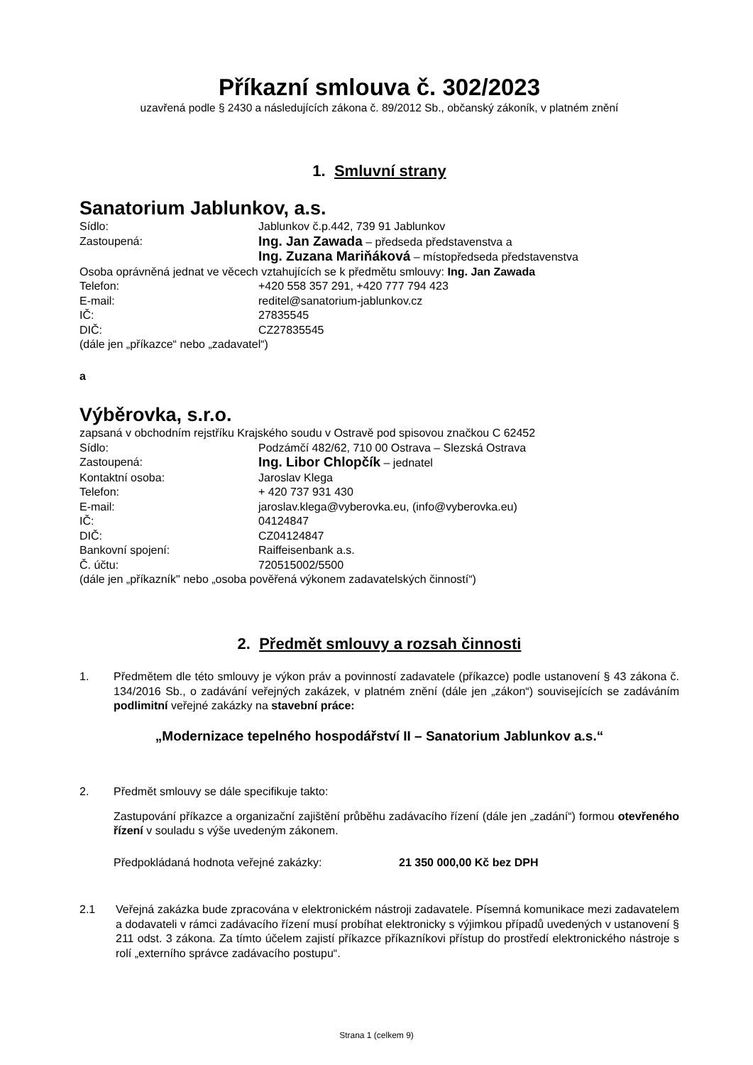Příkazní smlouva č. 302/2023
uzavřená podle § 2430 a následujících zákona č. 89/2012 Sb., občanský zákoník, v platném znění
1. Smluvní strany
Sanatorium Jablunkov, a.s.
Sídlo: Jablunkov č.p.442, 739 91 Jablunkov
Zastoupená: Ing. Jan Zawada – předseda představenstva a
Ing. Zuzana Mariňáková – místopředseda představenstva
Osoba oprávněná jednat ve věcech vztahujících se k předmětu smlouvy: Ing. Jan Zawada
Telefon: +420 558 357 291, +420 777 794 423
E-mail: reditel@sanatorium-jablunkov.cz
IČ: 27835545
DIČ: CZ27835545
(dále jen „příkazce“ nebo „zadavatel“)
a
Výběrovka, s.r.o.
zapsaná v obchodním rejstříku Krajského soudu v Ostravě pod spisovou značkou C 62452
Sídlo: Podzámčí 482/62, 710 00 Ostrava – Slezská Ostrava
Zastoupená: Ing. Libor Chlopčík – jednatel
Kontaktní osoba: Jaroslav Klega
Telefon: + 420 737 931 430
E-mail: jaroslav.klega@vyberovka.eu, (info@vyberovka.eu)
IČ: 04124847
DIČ: CZ04124847
Bankovní spojení: Raiffeisenbank a.s.
Č. účtu: 720515002/5500
(dále jen „příkazník" nebo „osoba pověřená výkonem zadavatelských činností“)
2. Předmět smlouvy a rozsah činnosti
1. Předmětem dle této smlouvy je výkon práv a povinností zadavatele (příkazce) podle ustanovení § 43 zákona č. 134/2016 Sb., o zadávání veřejných zakázek, v platném znění (dále jen „zákon“) souvisejících se zadáváním podlimitní veřejné zakázky na stavební práce:
„Modernizace tepelného hospodářství II – Sanatorium Jablunkov a.s.“
2. Předmět smlouvy se dále specifikuje takto:
Zastupování příkazce a organizační zajištění průběhu zadávacího řízení (dále jen „zadání“) formou otevřeného řízení v souladu s výše uvedeným zákonem.
Předpokládaná hodnota veřejné zakázky: 21 350 000,00 Kč bez DPH
2.1 Veřejná zakázka bude zpracována v elektronickém nástroji zadavatele. Písemná komunikace mezi zadavatelem a dodavateli v rámci zadávacího řízení musí probíhat elektronicky s výjimkou případů uvedených v ustanovení § 211 odst. 3 zákona. Za tímto účelem zajistí příkazce příkazníkovi přístup do prostředí elektronického nástroje s rolí „externího správce zadávacího postupu“.
Strana 1 (celkem 9)